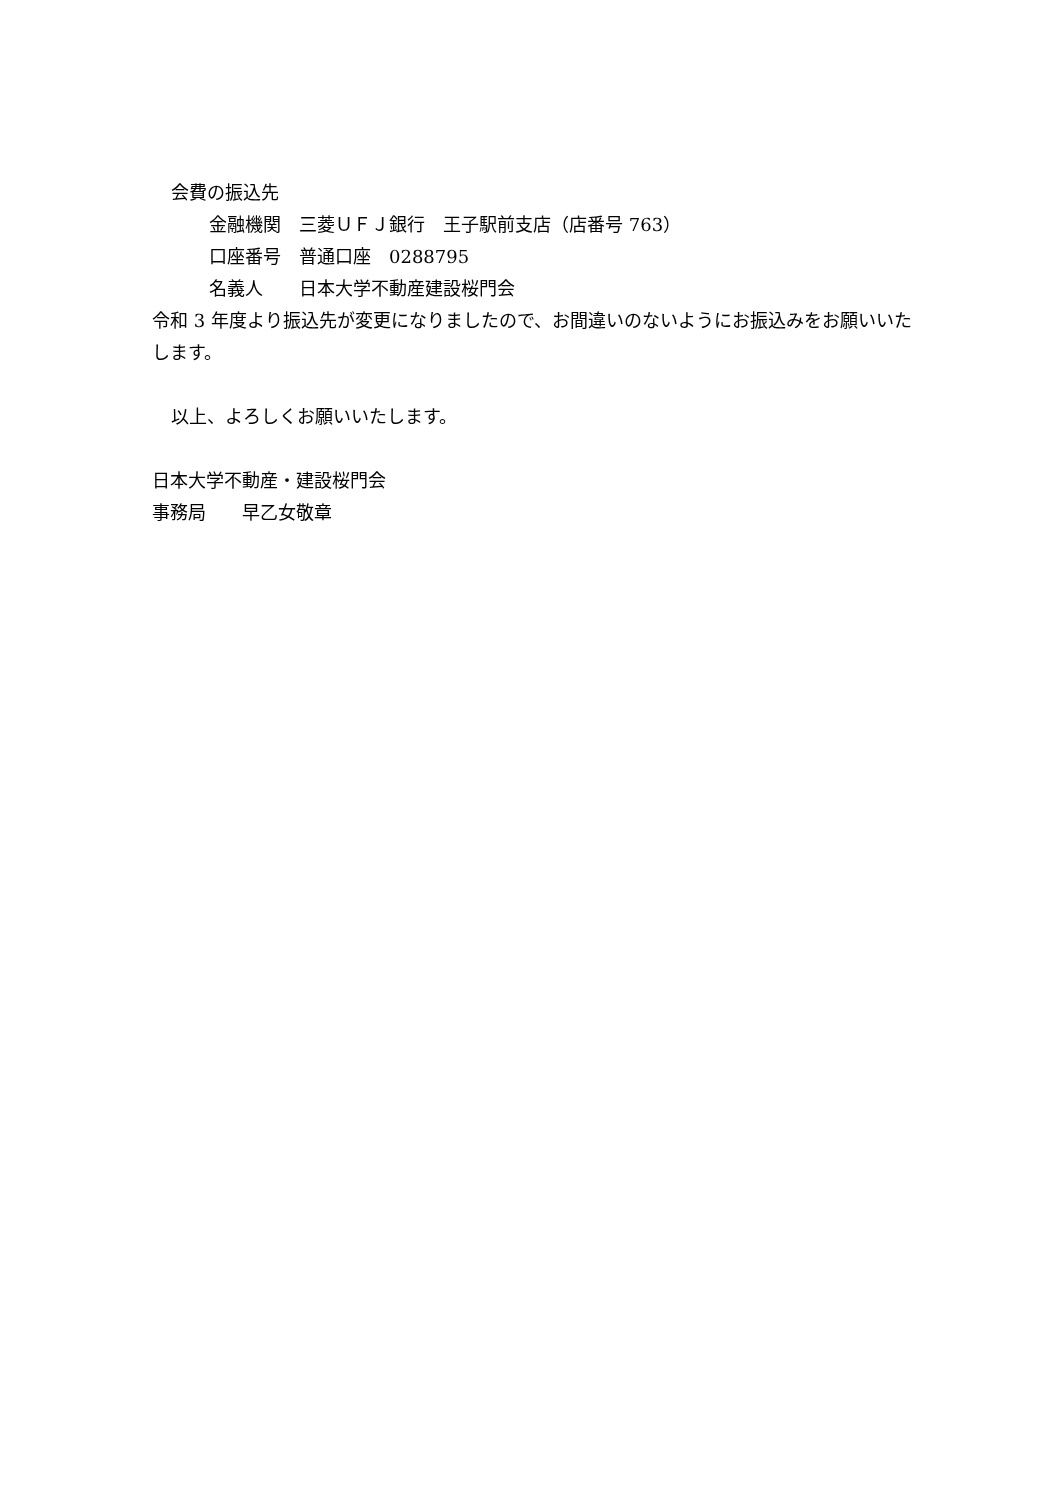会費の振込先
金融機関　三菱ＵＦＪ銀行　王子駅前支店（店番号 763）
口座番号　普通口座　0288795
名義人　　日本大学不動産建設桜門会
令和 3 年度より振込先が変更になりましたので、お間違いのないようにお振込みをお願いいたします。
以上、よろしくお願いいたします。
日本大学不動産・建設桜門会
事務局　　早乙女敬章